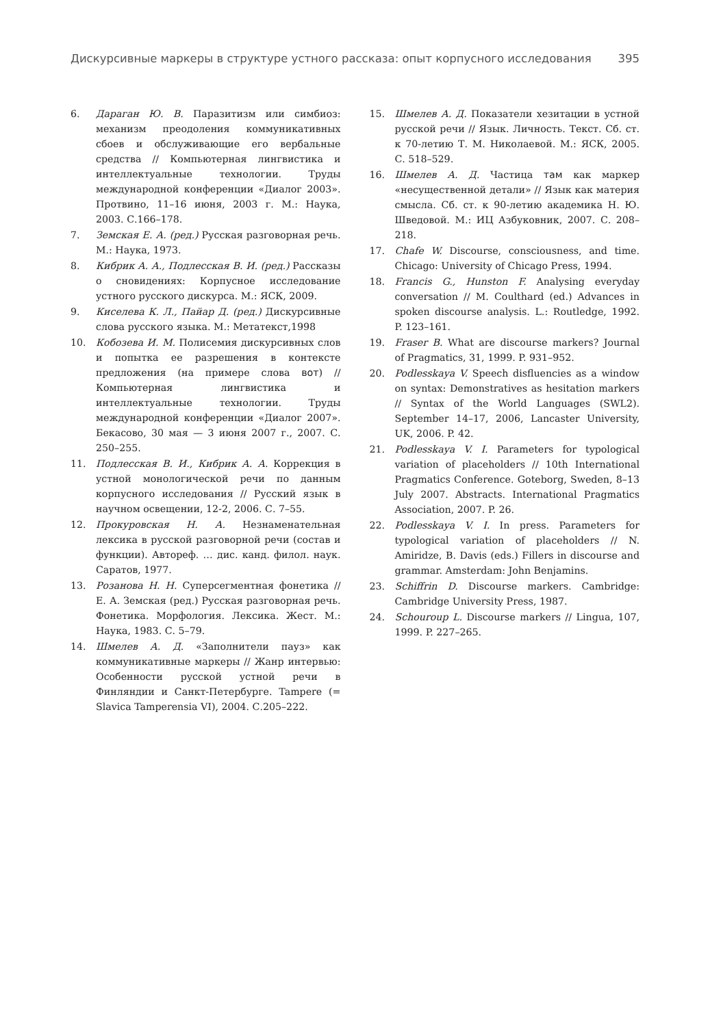Дискурсивные маркеры в структуре устного рассказа: опыт корпусного исследования 395
6. Дараган Ю. В. Паразитизм или симбиоз: механизм преодоления коммуникативных сбоев и обслуживающие его вербальные средства // Компьютерная лингвистика и интеллектуальные технологии. Труды международной конференции «Диалог 2003». Протвино, 11–16 июня, 2003 г. М.: Наука, 2003. С.166–178.
7. Земская Е. А. (ред.) Русская разговорная речь. М.: Наука, 1973.
8. Кибрик А. А., Подлесская В. И. (ред.) Рассказы о сновидениях: Корпусное исследование устного русского дискурса. М.: ЯСК, 2009.
9. Киселева К. Л., Пайар Д. (ред.) Дискурсивные слова русского языка. М.: Метатекст,1998
10. Кобозева И. М. Полисемия дискурсивных слов и попытка ее разрешения в контексте предложения (на примере слова вот) // Компьютерная лингвистика и интеллектуальные технологии. Труды международной конференции «Диалог 2007». Бекасово, 30 мая — 3 июня 2007 г., 2007. С. 250–255.
11. Подлесская В. И., Кибрик А. А. Коррекция в устной монологической речи по данным корпусного исследования // Русский язык в научном освещении, 12-2, 2006. С. 7–55.
12. Прокуровская Н. А. Незнаменательная лексика в русской разговорной речи (состав и функции). Автореф. … дис. канд. филол. наук. Саратов, 1977.
13. Розанова Н. Н. Суперсегментная фонетика // Е. А. Земская (ред.) Русская разговорная речь. Фонетика. Морфология. Лексика. Жест. М.: Наука, 1983. С. 5–79.
14. Шмелев А. Д. «Заполнители пауз» как коммуникативные маркеры // Жанр интервью: Особенности русской устной речи в Финляндии и Санкт-Петербурге. Tampere (= Slavica Tamperensia VI), 2004. С.205–222.
15. Шмелев А. Д. Показатели хезитации в устной русской речи // Язык. Личность. Текст. Сб. ст. к 70-летию Т. М. Николаевой. М.: ЯСК, 2005. С. 518–529.
16. Шмелев А. Д. Частица там как маркер «несущественной детали» // Язык как материя смысла. Сб. ст. к 90-летию академика Н. Ю. Шведовой. М.: ИЦ Азбуковник, 2007. С. 208–218.
17. Chafe W. Discourse, consciousness, and time. Chicago: University of Chicago Press, 1994.
18. Francis G., Hunston F. Analysing everyday conversation // M. Coulthard (ed.) Advances in spoken discourse analysis. L.: Routledge, 1992. P. 123–161.
19. Fraser B. What are discourse markers? Journal of Pragmatics, 31, 1999. P. 931–952.
20. Podlesskaya V. Speech disfluencies as a window on syntax: Demonstratives as hesitation markers // Syntax of the World Languages (SWL2). September 14–17, 2006, Lancaster University, UK, 2006. P. 42.
21. Podlesskaya V. I. Parameters for typological variation of placeholders // 10th International Pragmatics Conference. Goteborg, Sweden, 8–13 July 2007. Abstracts. International Pragmatics Association, 2007. P. 26.
22. Podlesskaya V. I. In press. Parameters for typological variation of placeholders // N. Amiridze, B. Davis (eds.) Fillers in discourse and grammar. Amsterdam: John Benjamins.
23. Schiffrin D. Discourse markers. Cambridge: Cambridge University Press, 1987.
24. Schouroup L. Discourse markers // Lingua, 107, 1999. P. 227–265.